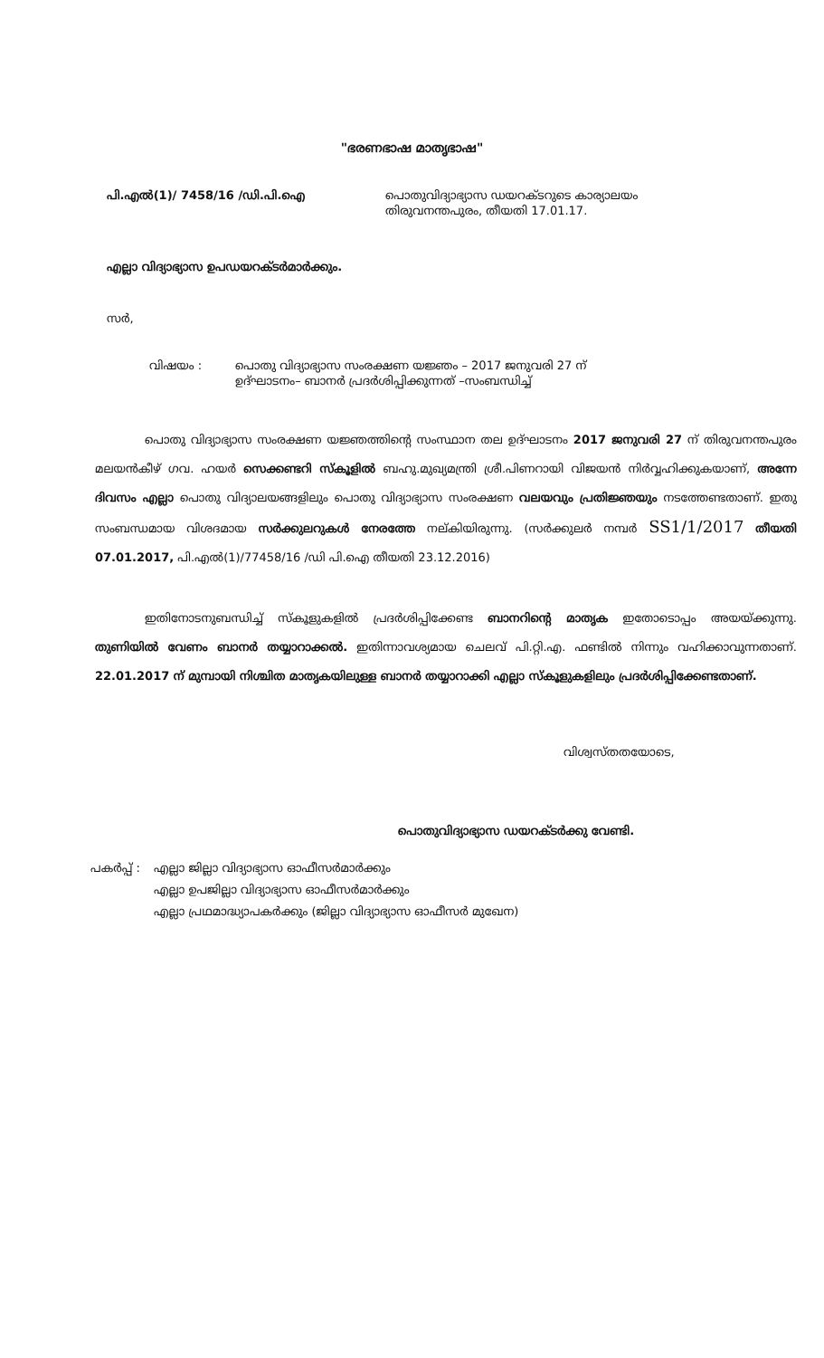"ഭരണഭാഷ മാതൃഭാഷ"
പി.എൽ(1)/ 7458/16 /ഡി.പി.ഐ പൊതുവിദ്യാഭ്യാസ ഡയറക്ടറുടെ കാര്യാലയം
തിരുവനന്തപുരം, തീയതി 17.01.17.
എല്ലാ വിദ്യാഭ്യാസ ഉപഡയറക്ടർമാർക്കും.
സർ,
വിഷയം : പൊതു വിദ്യാഭ്യാസ സംരക്ഷണ യജ്ഞം – 2017 ജനുവരി 27 ന്
ഉദ്ഘാടനം– ബാനർ പ്രദർശിപ്പിക്കുന്നത് –സംബന്ധിച്ച്
പൊതു വിദ്യാഭ്യാസ സംരക്ഷണ യജ്ഞത്തിന്റെ സംസ്ഥാന തല ഉദ്ഘാടനം 2017 ജനുവരി 27 ന് തിരുവനന്തപുരം മലയൻകീഴ് ഗവ. ഹയർ സെക്കണ്ടറി സ്കൂളിൽ ബഹു.മുഖ്യമന്ത്രി ശ്രീ.പിണറായി വിജയൻ നിർവ്വഹിക്കുകയാണ്, അന്നേ ദിവസം എല്ലാ പൊതു വിദ്യാലയങ്ങളിലും പൊതു വിദ്യാഭ്യാസ സംരക്ഷണ വലയവും പ്രതിജ്ഞയും നടത്തേണ്ടതാണ്. ഇതു സംബന്ധമായ വിശദമായ സർക്കുലറുകൾ നേരത്തേ നല്കിയിരുന്നു. (സർക്കുലർ നമ്പർ SS1/1/2017 തീയതി 07.01.2017, പി.എൽ(1)/77458/16 /ഡി പി.ഐ തീയതി 23.12.2016)
ഇതിനോടനുബന്ധിച്ച് സ്കൂളുകളിൽ പ്രദർശിപ്പിക്കേണ്ട ബാനറിന്റെ മാതൃക ഇതോടൊപ്പം അയയ്ക്കുന്നു. തുണിയിൽ വേണം ബാനർ തയ്യാറാക്കൽ. ഇതിന്നാവശ്യമായ ചെലവ് പി.റ്റി.എ. ഫണ്ടിൽ നിന്നും വഹിക്കാവുന്നതാണ്. 22.01.2017 ന് മുമ്പായി നിശ്ചിത മാതൃകയിലുള്ള ബാനർ തയ്യാറാക്കി എല്ലാ സ്കൂളുകളിലും പ്രദർശിപ്പിക്കേണ്ടതാണ്.
വിശ്വസ്തതയോടെ,
പൊതുവിദ്യാഭ്യാസ ഡയറക്ടർക്കു വേണ്ടി.
പകർപ്പ് :
എല്ലാ ജില്ലാ വിദ്യാഭ്യാസ ഓഫീസർമാർക്കും
എല്ലാ ഉപജില്ലാ വിദ്യാഭ്യാസ ഓഫീസർമാർക്കും
എല്ലാ പ്രഥമാദ്ധ്യാപകർക്കും (ജില്ലാ വിദ്യാഭ്യാസ ഓഫീസർ മുഖേന)